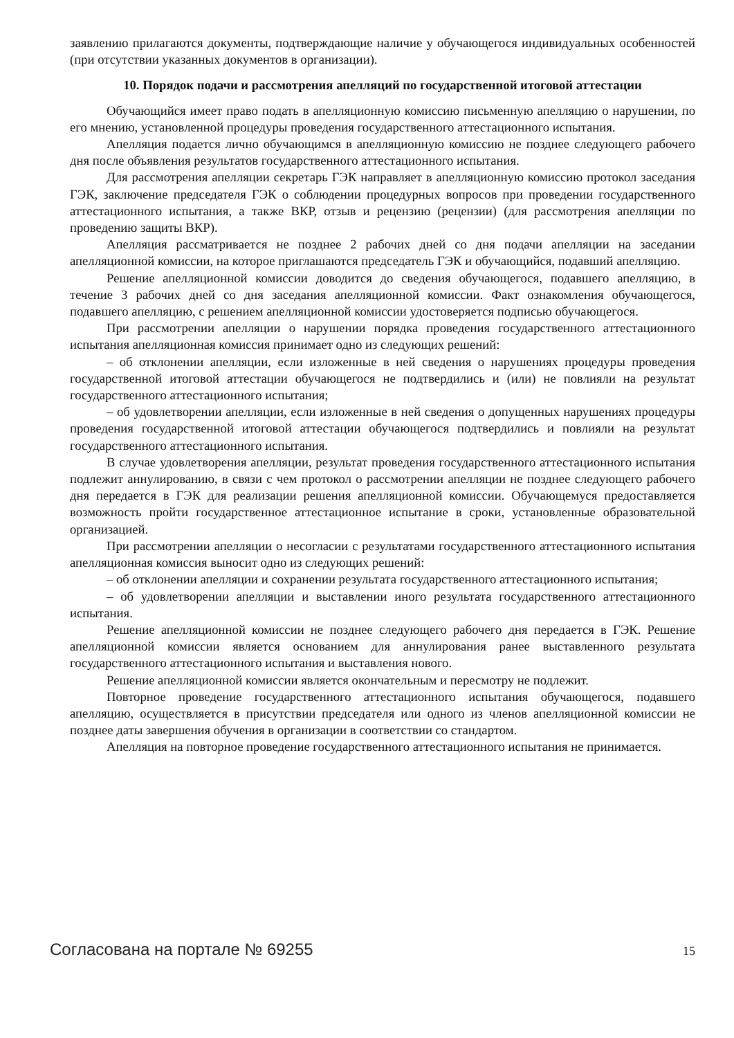заявлению прилагаются документы, подтверждающие наличие у обучающегося индивидуальных особенностей (при отсутствии указанных документов в организации).
10. Порядок подачи и рассмотрения апелляций по государственной итоговой аттестации
Обучающийся имеет право подать в апелляционную комиссию письменную апелляцию о нарушении, по его мнению, установленной процедуры проведения государственного аттестационного испытания.
Апелляция подается лично обучающимся в апелляционную комиссию не позднее следующего рабочего дня после объявления результатов государственного аттестационного испытания.
Для рассмотрения апелляции секретарь ГЭК направляет в апелляционную комиссию протокол заседания ГЭК, заключение председателя ГЭК о соблюдении процедурных вопросов при проведении государственного аттестационного испытания, а также ВКР, отзыв и рецензию (рецензии) (для рассмотрения апелляции по проведению защиты ВКР).
Апелляция рассматривается не позднее 2 рабочих дней со дня подачи апелляции на заседании апелляционной комиссии, на которое приглашаются председатель ГЭК и обучающийся, подавший апелляцию.
Решение апелляционной комиссии доводится до сведения обучающегося, подавшего апелляцию, в течение 3 рабочих дней со дня заседания апелляционной комиссии. Факт ознакомления обучающегося, подавшего апелляцию, с решением апелляционной комиссии удостоверяется подписью обучающегося.
При рассмотрении апелляции о нарушении порядка проведения государственного аттестационного испытания апелляционная комиссия принимает одно из следующих решений:
– об отклонении апелляции, если изложенные в ней сведения о нарушениях процедуры проведения государственной итоговой аттестации обучающегося не подтвердились и (или) не повлияли на результат государственного аттестационного испытания;
– об удовлетворении апелляции, если изложенные в ней сведения о допущенных нарушениях процедуры проведения государственной итоговой аттестации обучающегося подтвердились и повлияли на результат государственного аттестационного испытания.
В случае удовлетворения апелляции, результат проведения государственного аттестационного испытания подлежит аннулированию, в связи с чем протокол о рассмотрении апелляции не позднее следующего рабочего дня передается в ГЭК для реализации решения апелляционной комиссии. Обучающемуся предоставляется возможность пройти государственное аттестационное испытание в сроки, установленные образовательной организацией.
При рассмотрении апелляции о несогласии с результатами государственного аттестационного испытания апелляционная комиссия выносит одно из следующих решений:
– об отклонении апелляции и сохранении результата государственного аттестационного испытания;
– об удовлетворении апелляции и выставлении иного результата государственного аттестационного испытания.
Решение апелляционной комиссии не позднее следующего рабочего дня передается в ГЭК. Решение апелляционной комиссии является основанием для аннулирования ранее выставленного результата государственного аттестационного испытания и выставления нового.
Решение апелляционной комиссии является окончательным и пересмотру не подлежит.
Повторное проведение государственного аттестационного испытания обучающегося, подавшего апелляцию, осуществляется в присутствии председателя или одного из членов апелляционной комиссии не позднее даты завершения обучения в организации в соответствии со стандартом.
Апелляция на повторное проведение государственного аттестационного испытания не принимается.
Согласована на портале № 69255 15